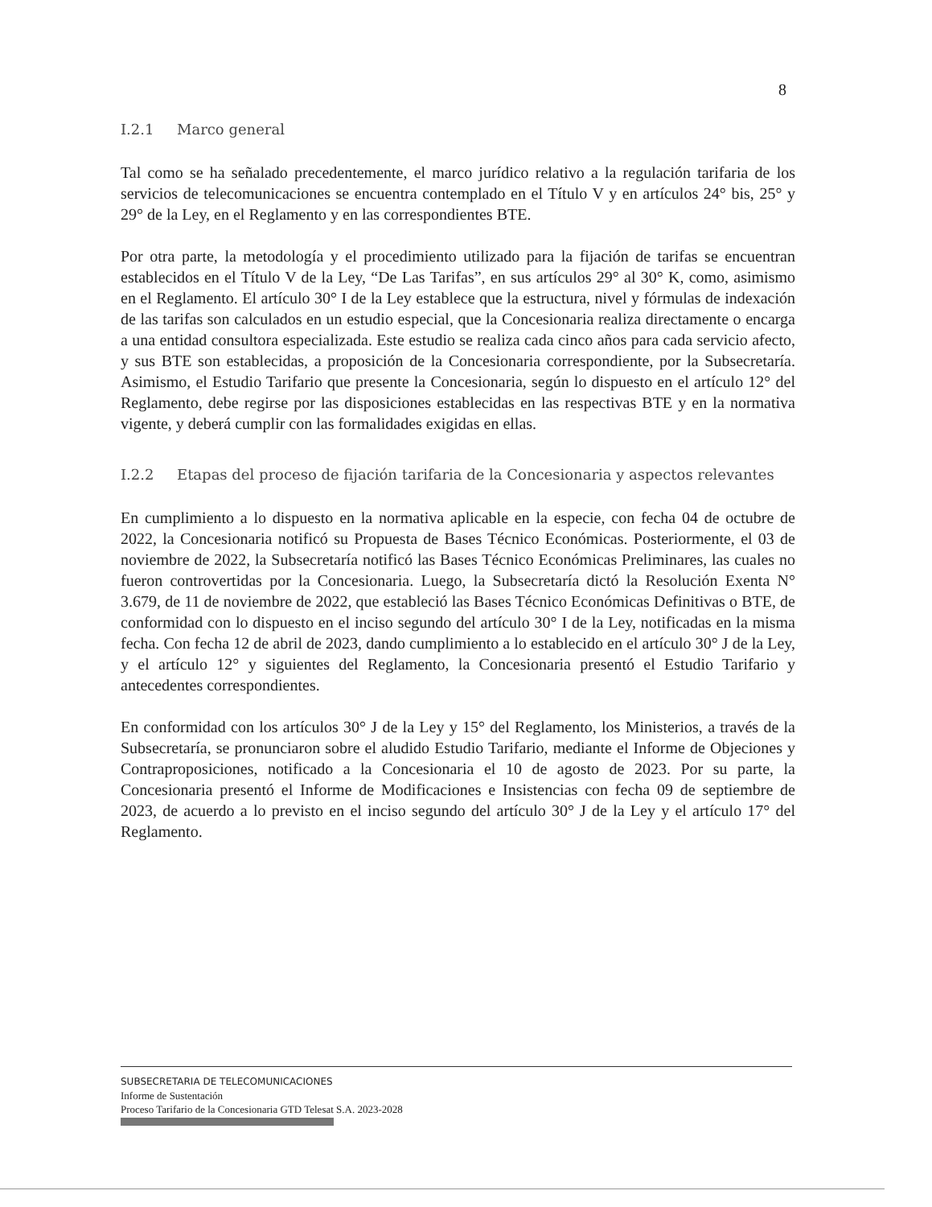8
I.2.1 Marco general
Tal como se ha señalado precedentemente, el marco jurídico relativo a la regulación tarifaria de los servicios de telecomunicaciones se encuentra contemplado en el Título V y en artículos 24° bis, 25° y 29° de la Ley, en el Reglamento y en las correspondientes BTE.
Por otra parte, la metodología y el procedimiento utilizado para la fijación de tarifas se encuentran establecidos en el Título V de la Ley, “De Las Tarifas”, en sus artículos 29° al 30° K, como, asimismo en el Reglamento. El artículo 30° I de la Ley establece que la estructura, nivel y fórmulas de indexación de las tarifas son calculados en un estudio especial, que la Concesionaria realiza directamente o encarga a una entidad consultora especializada. Este estudio se realiza cada cinco años para cada servicio afecto, y sus BTE son establecidas, a proposición de la Concesionaria correspondiente, por la Subsecretaría. Asimismo, el Estudio Tarifario que presente la Concesionaria, según lo dispuesto en el artículo 12° del Reglamento, debe regirse por las disposiciones establecidas en las respectivas BTE y en la normativa vigente, y deberá cumplir con las formalidades exigidas en ellas.
I.2.2 Etapas del proceso de fijación tarifaria de la Concesionaria y aspectos relevantes
En cumplimiento a lo dispuesto en la normativa aplicable en la especie, con fecha 04 de octubre de 2022, la Concesionaria notificó su Propuesta de Bases Técnico Económicas. Posteriormente, el 03 de noviembre de 2022, la Subsecretaría notificó las Bases Técnico Económicas Preliminares, las cuales no fueron controvertidas por la Concesionaria. Luego, la Subsecretaría dictó la Resolución Exenta N° 3.679, de 11 de noviembre de 2022, que estableció las Bases Técnico Económicas Definitivas o BTE, de conformidad con lo dispuesto en el inciso segundo del artículo 30° I de la Ley, notificadas en la misma fecha. Con fecha 12 de abril de 2023, dando cumplimiento a lo establecido en el artículo 30° J de la Ley, y el artículo 12° y siguientes del Reglamento, la Concesionaria presentó el Estudio Tarifario y antecedentes correspondientes.
En conformidad con los artículos 30° J de la Ley y 15° del Reglamento, los Ministerios, a través de la Subsecretaría, se pronunciaron sobre el aludido Estudio Tarifario, mediante el Informe de Objeciones y Contraproposiciones, notificado a la Concesionaria el 10 de agosto de 2023. Por su parte, la Concesionaria presentó el Informe de Modificaciones e Insistencias con fecha 09 de septiembre de 2023, de acuerdo a lo previsto en el inciso segundo del artículo 30° J de la Ley y el artículo 17° del Reglamento.
SUBSECRETARIA DE TELECOMUNICACIONES
Informe de Sustentación
Proceso Tarifario de la Concesionaria GTD Telesat S.A. 2023-2028